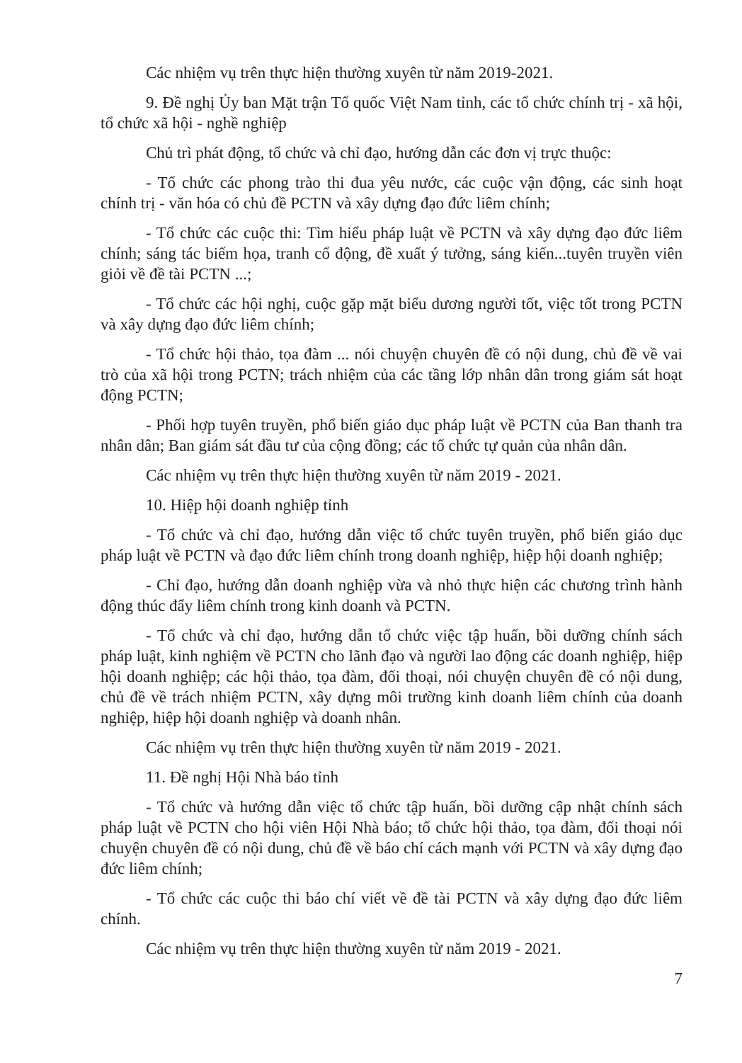Các nhiệm vụ trên thực hiện thường xuyên từ năm 2019-2021.
9. Đề nghị Ủy ban Mặt trận Tổ quốc Việt Nam tỉnh, các tổ chức chính trị - xã hội, tổ chức xã hội - nghề nghiệp
Chủ trì phát động, tổ chức và chỉ đạo, hướng dẫn các đơn vị trực thuộc:
- Tổ chức các phong trào thi đua yêu nước, các cuộc vận động, các sinh hoạt chính trị - văn hóa có chủ đề PCTN và xây dựng đạo đức liêm chính;
- Tổ chức các cuộc thi: Tìm hiểu pháp luật về PCTN và xây dựng đạo đức liêm chính; sáng tác biếm họa, tranh cổ động, đề xuất ý tưởng, sáng kiến...tuyên truyền viên giỏi về đề tài PCTN ...;
- Tổ chức các hội nghị, cuộc gặp mặt biểu dương người tốt, việc tốt trong PCTN và xây dựng đạo đức liêm chính;
- Tổ chức hội thảo, tọa đàm ... nói chuyện chuyên đề có nội dung, chủ đề về vai trò của xã hội trong PCTN; trách nhiệm của các tầng lớp nhân dân trong giám sát hoạt động PCTN;
- Phối hợp tuyên truyền, phổ biến giáo dục pháp luật về PCTN của Ban thanh tra nhân dân; Ban giám sát đầu tư của cộng đồng; các tổ chức tự quản của nhân dân.
Các nhiệm vụ trên thực hiện thường xuyên từ năm 2019 - 2021.
10. Hiệp hội doanh nghiệp tỉnh
- Tổ chức và chỉ đạo, hướng dẫn việc tổ chức tuyên truyền, phổ biến giáo dục pháp luật về PCTN và đạo đức liêm chính trong doanh nghiệp, hiệp hội doanh nghiệp;
- Chỉ đạo, hướng dẫn doanh nghiệp vừa và nhỏ thực hiện các chương trình hành động thúc đẩy liêm chính trong kinh doanh và PCTN.
- Tổ chức và chỉ đạo, hướng dẫn tổ chức việc tập huấn, bồi dưỡng chính sách pháp luật, kinh nghiệm về PCTN cho lãnh đạo và người lao động các doanh nghiệp, hiệp hội doanh nghiệp; các hội thảo, tọa đàm, đối thoại, nói chuyện chuyên đề có nội dung, chủ đề về trách nhiệm PCTN, xây dựng môi trường kinh doanh liêm chính của doanh nghiệp, hiệp hội doanh nghiệp và doanh nhân.
Các nhiệm vụ trên thực hiện thường xuyên từ năm 2019 - 2021.
11. Đề nghị Hội Nhà báo tỉnh
- Tổ chức và hướng dẫn việc tổ chức tập huấn, bồi dưỡng cập nhật chính sách pháp luật về PCTN cho hội viên Hội Nhà báo; tổ chức hội thảo, tọa đàm, đối thoại nói chuyện chuyên đề có nội dung, chủ đề về báo chí cách mạnh với PCTN và xây dựng đạo đức liêm chính;
- Tổ chức các cuộc thi báo chí viết về đề tài PCTN và xây dựng đạo đức liêm chính.
Các nhiệm vụ trên thực hiện thường xuyên từ năm 2019 - 2021.
7